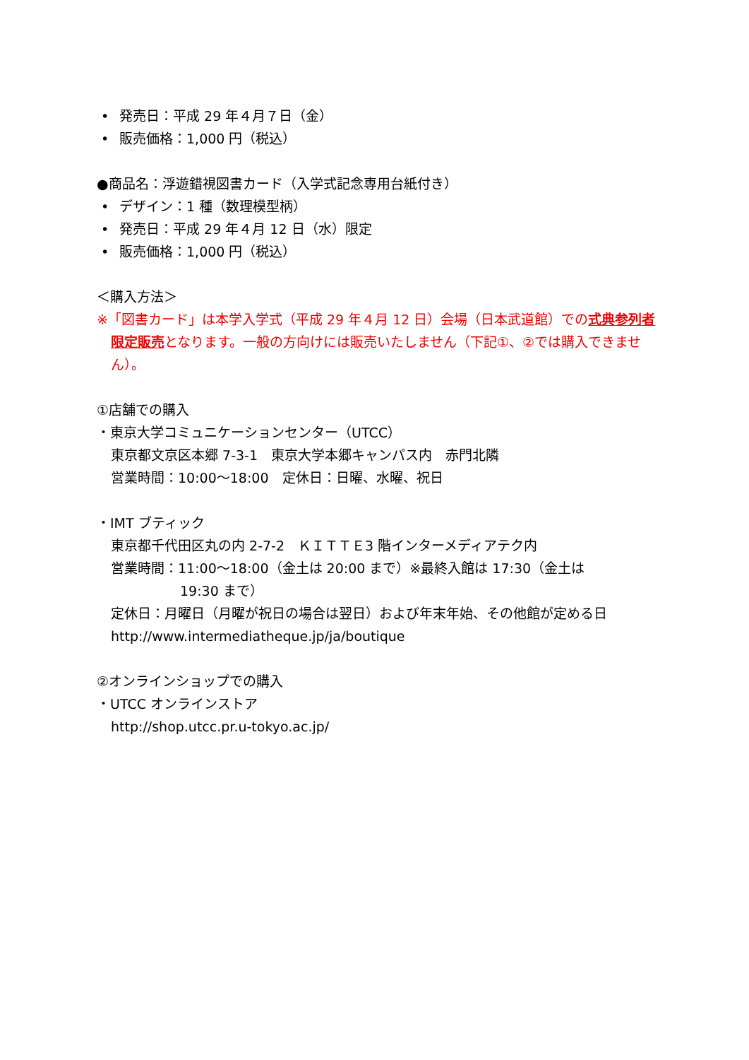• 発売日：平成 29 年４月７日（金）
• 販売価格：1,000 円（税込）
●商品名：浮遊錯視図書カード（入学式記念専用台紙付き）
• デザイン：1 種（数理模型柄）
• 発売日：平成 29 年４月 12 日（水）限定
• 販売価格：1,000 円（税込）
＜購入方法＞
※「図書カード」は本学入学式（平成 29 年４月 12 日）会場（日本武道館）での式典参列者限定販売となります。一般の方向けには販売いたしません（下記①、②では購入できません）。
①店舗での購入
・東京大学コミュニケーションセンター（UTCC）
東京都文京区本郷 7-3-1　東京大学本郷キャンパス内　赤門北隣
営業時間：10:00～18:00　定休日：日曜、水曜、祝日
・IMT ブティック
東京都千代田区丸の内 2-7-2　ＫＩＴＴＥ3 階インターメディアテク内
営業時間：11:00～18:00（金土は 20:00 まで）※最終入館は 17:30（金土は
19:30 まで）
定休日：月曜日（月曜が祝日の場合は翌日）および年末年始、その他館が定める日
http://www.intermediatheque.jp/ja/boutique
②オンラインショップでの購入
・UTCC オンラインストア
http://shop.utcc.pr.u-tokyo.ac.jp/